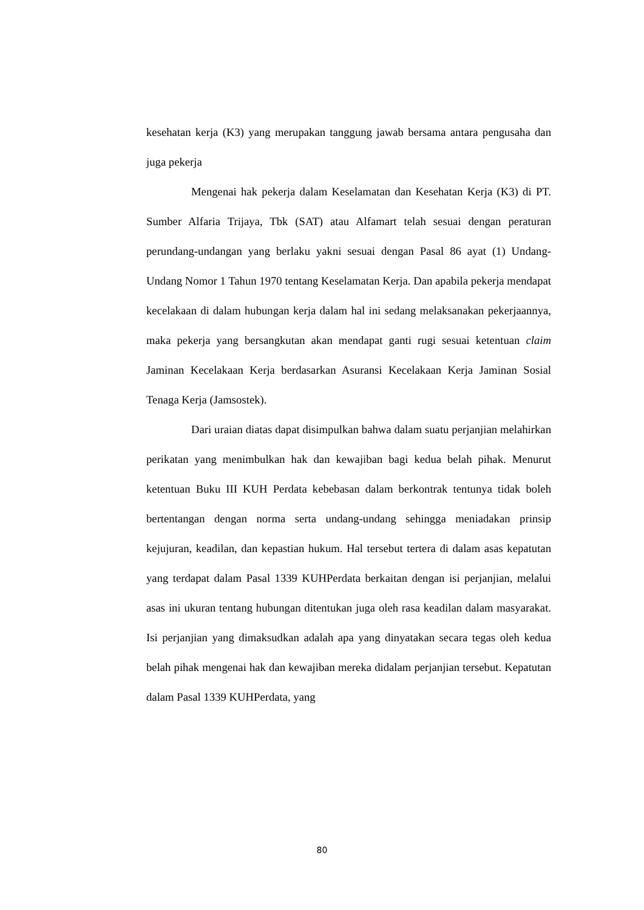kesehatan kerja (K3) yang merupakan tanggung jawab bersama antara pengusaha dan juga pekerja
Mengenai hak pekerja dalam Keselamatan dan Kesehatan Kerja (K3) di PT. Sumber Alfaria Trijaya, Tbk (SAT) atau Alfamart telah sesuai dengan peraturan perundang-undangan yang berlaku yakni sesuai dengan Pasal 86 ayat (1) Undang-Undang Nomor 1 Tahun 1970 tentang Keselamatan Kerja. Dan apabila pekerja mendapat kecelakaan di dalam hubungan kerja dalam hal ini sedang melaksanakan pekerjaannya, maka pekerja yang bersangkutan akan mendapat ganti rugi sesuai ketentuan claim Jaminan Kecelakaan Kerja berdasarkan Asuransi Kecelakaan Kerja Jaminan Sosial Tenaga Kerja (Jamsostek).
Dari uraian diatas dapat disimpulkan bahwa dalam suatu perjanjian melahirkan perikatan yang menimbulkan hak dan kewajiban bagi kedua belah pihak. Menurut ketentuan Buku III KUH Perdata kebebasan dalam berkontrak tentunya tidak boleh bertentangan dengan norma serta undang-undang sehingga meniadakan prinsip kejujuran, keadilan, dan kepastian hukum. Hal tersebut tertera di dalam asas kepatutan yang terdapat dalam Pasal 1339 KUHPerdata berkaitan dengan isi perjanjian, melalui asas ini ukuran tentang hubungan ditentukan juga oleh rasa keadilan dalam masyarakat. Isi perjanjian yang dimaksudkan adalah apa yang dinyatakan secara tegas oleh kedua belah pihak mengenai hak dan kewajiban mereka didalam perjanjian tersebut. Kepatutan dalam Pasal 1339 KUHPerdata, yang
80